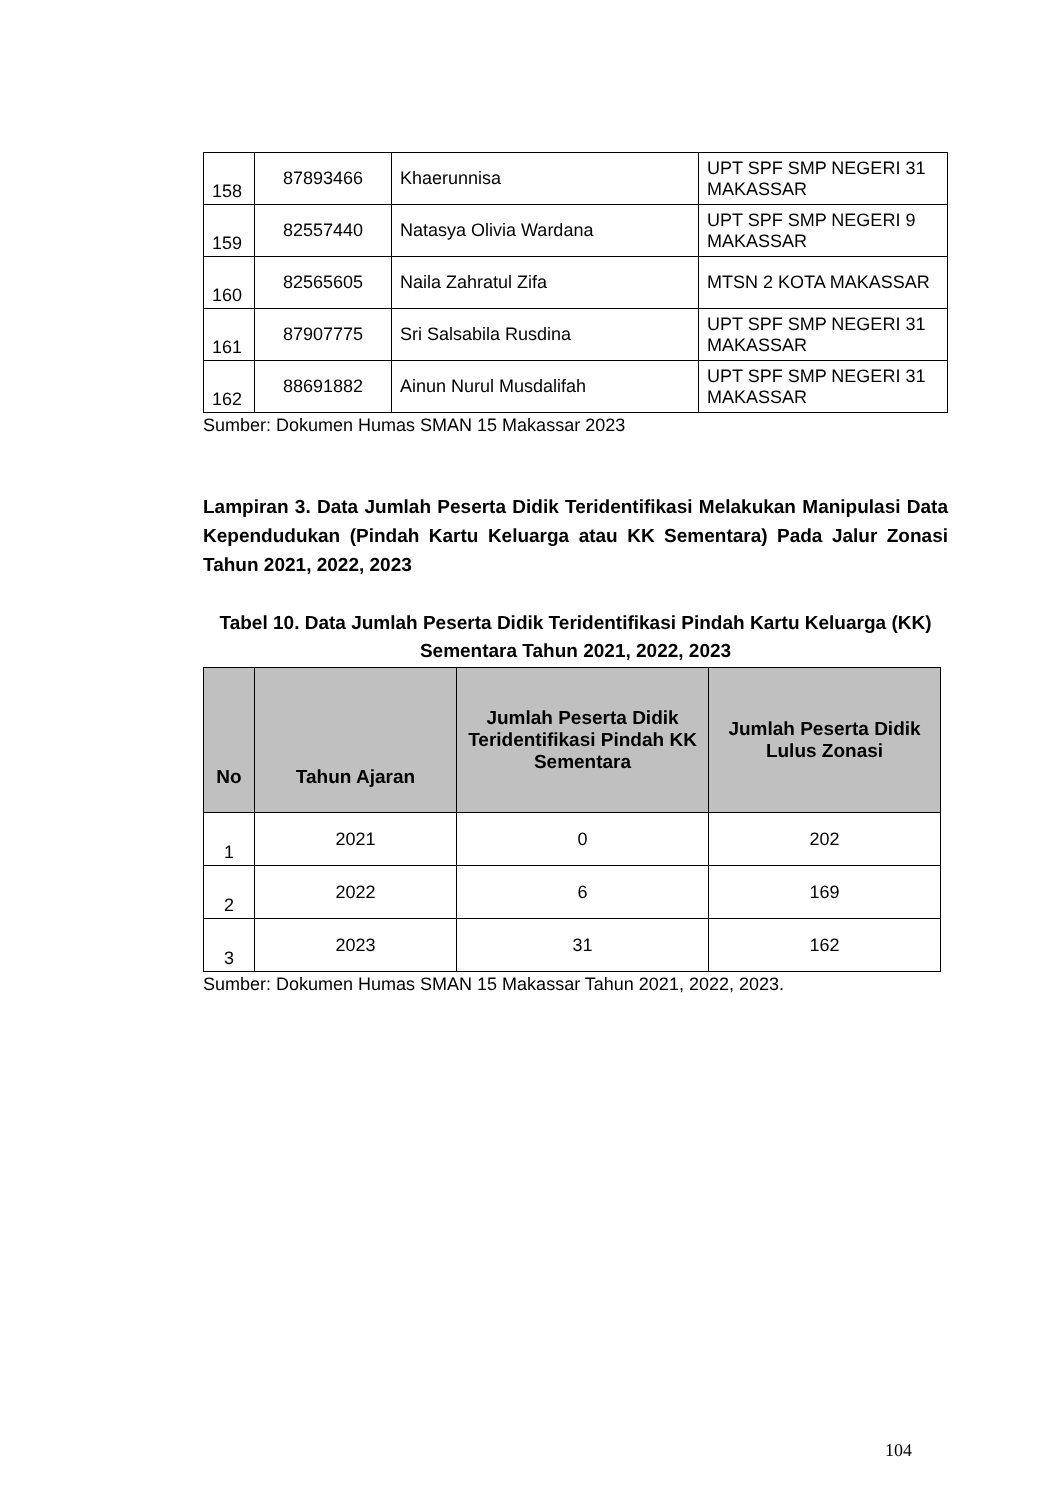| 158 | 87893466 | Khaerunnisa | UPT SPF SMP NEGERI 31 MAKASSAR |
| 159 | 82557440 | Natasya Olivia Wardana | UPT SPF SMP NEGERI 9 MAKASSAR |
| 160 | 82565605 | Naila Zahratul Zifa | MTSN 2 KOTA MAKASSAR |
| 161 | 87907775 | Sri Salsabila Rusdina | UPT SPF SMP NEGERI 31 MAKASSAR |
| 162 | 88691882 | Ainun Nurul Musdalifah | UPT SPF SMP NEGERI 31 MAKASSAR |
Sumber: Dokumen Humas SMAN 15 Makassar 2023
Lampiran 3. Data Jumlah Peserta Didik Teridentifikasi Melakukan Manipulasi Data Kependudukan (Pindah Kartu Keluarga atau KK Sementara) Pada Jalur Zonasi Tahun 2021, 2022, 2023
Tabel 10. Data Jumlah Peserta Didik Teridentifikasi Pindah Kartu Keluarga (KK) Sementara Tahun 2021, 2022, 2023
| No | Tahun Ajaran | Jumlah Peserta Didik Teridentifikasi Pindah KK Sementara | Jumlah Peserta Didik Lulus Zonasi |
| --- | --- | --- | --- |
| 1 | 2021 | 0 | 202 |
| 2 | 2022 | 6 | 169 |
| 3 | 2023 | 31 | 162 |
Sumber: Dokumen Humas SMAN 15 Makassar Tahun 2021, 2022, 2023.
104